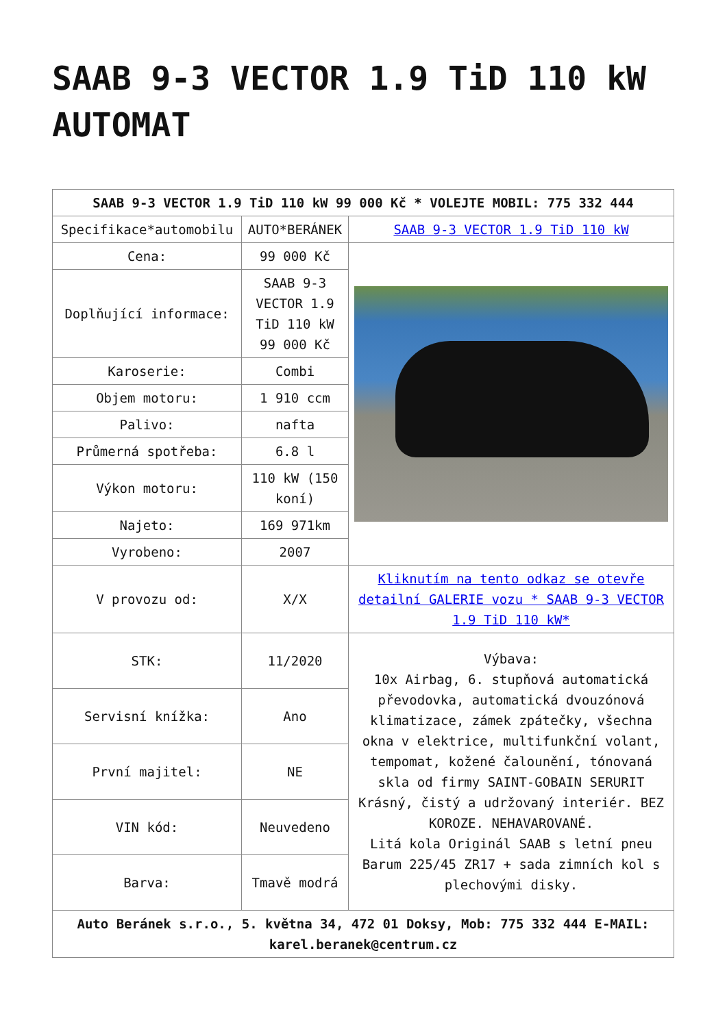SAAB 9-3 VECTOR 1.9 TiD 110 kW AUTOMAT
| SAAB 9-3 VECTOR 1.9 TiD 110 kW 99 000 Kč * VOLEJTE MOBIL: 775 332 444 | | |
| --- | --- | --- |
| Specifikace*automobilu | AUTO*BERÁNEK | SAAB 9-3 VECTOR 1.9 TiD 110 kW |
| Cena: | 99 000 Kč | |
| Doplňující informace: | SAAB 9-3 VECTOR 1.9 TiD 110 kW 99 000 Kč | |
| Karoserie: | Combi | |
| Objem motoru: | 1 910 ccm | |
| Palivo: | nafta | |
| Průmerná spotřeba: | 6.8 l | |
| Výkon motoru: | 110 kW (150 koní) | |
| Najeto: | 169 971km | |
| Vyrobeno: | 2007 | |
| V provozu od: | X/X | Kliknutím na tento odkaz se otevře detailní GALERIE vozu * SAAB 9-3 VECTOR 1.9 TiD 110 kW* |
| STK: | 11/2020 | Výbava: 10x Airbag, 6. stupňová automatická převodovka, automatická dvouzónová klimatizace, zámek zpátečky, všechna okna v elektrice, multifunkční volant, tempomat, kožené čalounění, tónovaná skla od firmy SAINT-GOBAIN SERURIT Krásný, čistý a udržovaný interiér. BEZ KOROZE. NEHAVAROVANÉ. Litá kola Originál SAAB s letní pneu Barum 225/45 ZR17 + sada zimních kol s plechovými disky. |
| Servisní knížka: | Ano | |
| První majitel: | NE | |
| VIN kód: | Neuvedeno | |
| Barva: | Tmavě modrá | |
| Auto Beránek s.r.o., 5. května 34, 472 01 Doksy, Mob: 775 332 444 E-MAIL: karel.beranek@centrum.cz | | |